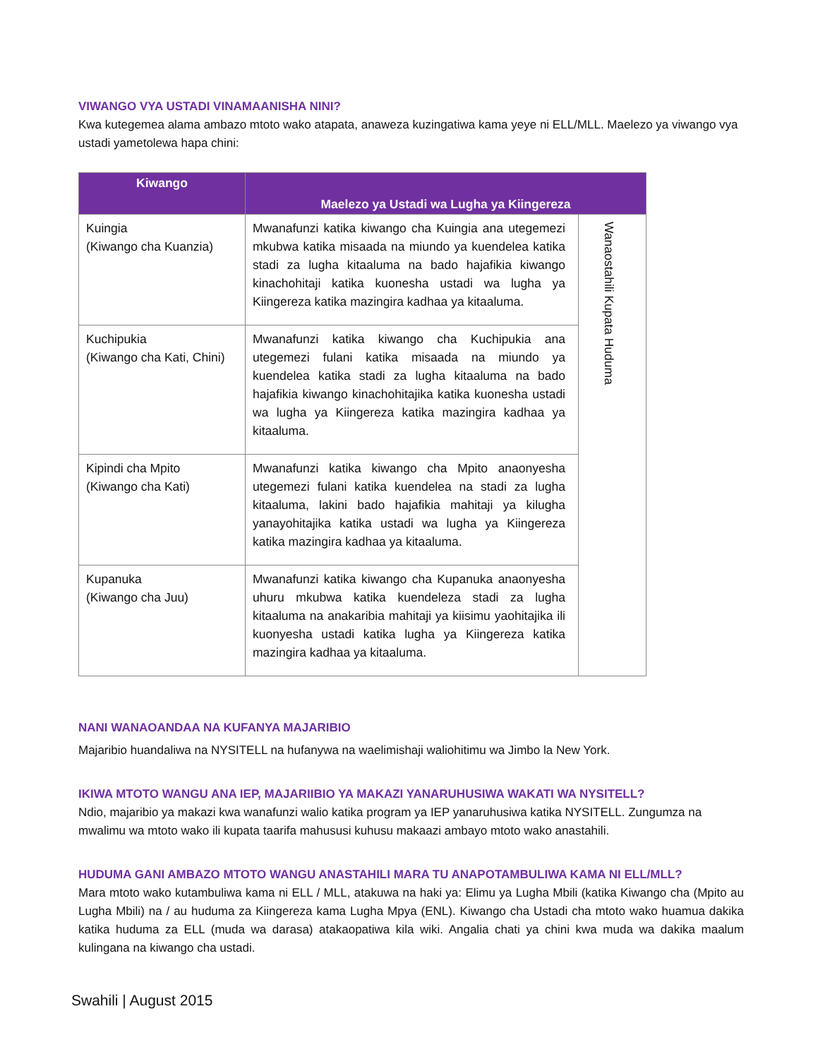VIWANGO VYA USTADI VINAMAANISHA NINI?
Kwa kutegemea alama ambazo mtoto wako atapata, anaweza kuzingatiwa kama yeye ni ELL/MLL. Maelezo ya viwango vya ustadi yametolewa hapa chini:
| Kiwango | Maelezo ya Ustadi wa Lugha ya Kiingereza | |
| --- | --- | --- |
| Kuingia (Kiwango cha Kuanzia) | Mwanafunzi katika kiwango cha Kuingia ana utegemezi mkubwa katika misaada na miundo ya kuendelea katika stadi za lugha kitaaluma na bado hajafikia kiwango kinachohitaji katika kuonesha ustadi wa lugha ya Kiingereza katika mazingira kadhaa ya kitaaluma. | Wanaostahili Kupata Huduma |
| Kuchipukia (Kiwango cha Kati, Chini) | Mwanafunzi katika kiwango cha Kuchipukia ana utegemezi fulani katika misaada na miundo ya kuendelea katika stadi za lugha kitaaluma na bado hajafikia kiwango kinachohitajika katika kuonesha ustadi wa lugha ya Kiingereza katika mazingira kadhaa ya kitaaluma. | |
| Kipindi cha Mpito (Kiwango cha Kati) | Mwanafunzi katika kiwango cha Mpito anaonyesha utegemezi fulani katika kuendelea na stadi za lugha kitaaluma, lakini bado hajafikia mahitaji ya kilugha yanayohitajika katika ustadi wa lugha ya Kiingereza katika mazingira kadhaa ya kitaaluma. | |
| Kupanuka (Kiwango cha Juu) | Mwanafunzi katika kiwango cha Kupanuka anaonyesha uhuru mkubwa katika kuendeleza stadi za lugha kitaaluma na anakaribia mahitaji ya kiisimu yaohitajika ili kuonyesha ustadi katika lugha ya Kiingereza katika mazingira kadhaa ya kitaaluma. | |
NANI WANAOANDAA NA KUFANYA MAJARIBIO
Majaribio huandaliwa na NYSITELL na hufanywa na waelimishaji waliohitimu wa Jimbo la New York.
IKIWA MTOTO WANGU ANA IEP, MAJARIIBIO YA MAKAZI YANARUHUSIWA WAKATI WA NYSITELL?
Ndio, majaribio ya makazi kwa wanafunzi walio katika program ya IEP yanaruhusiwa katika NYSITELL. Zungumza na mwalimu wa mtoto wako ili kupata taarifa mahususi kuhusu makaazi ambayo mtoto wako anastahili.
HUDUMA GANI AMBAZO MTOTO WANGU ANASTAHILI MARA TU ANAPOTAMBULIWA KAMA NI ELL/MLL?
Mara mtoto wako kutambuliwa kama ni ELL / MLL, atakuwa na haki ya: Elimu ya Lugha Mbili (katika Kiwango cha (Mpito au Lugha Mbili) na / au huduma za Kiingereza kama Lugha Mpya (ENL). Kiwango cha Ustadi cha mtoto wako huamua dakika katika huduma za ELL (muda wa darasa) atakaopatiwa kila wiki. Angalia chati ya chini kwa muda wa dakika maalum kulingana na kiwango cha ustadi.
Swahili | August 2015